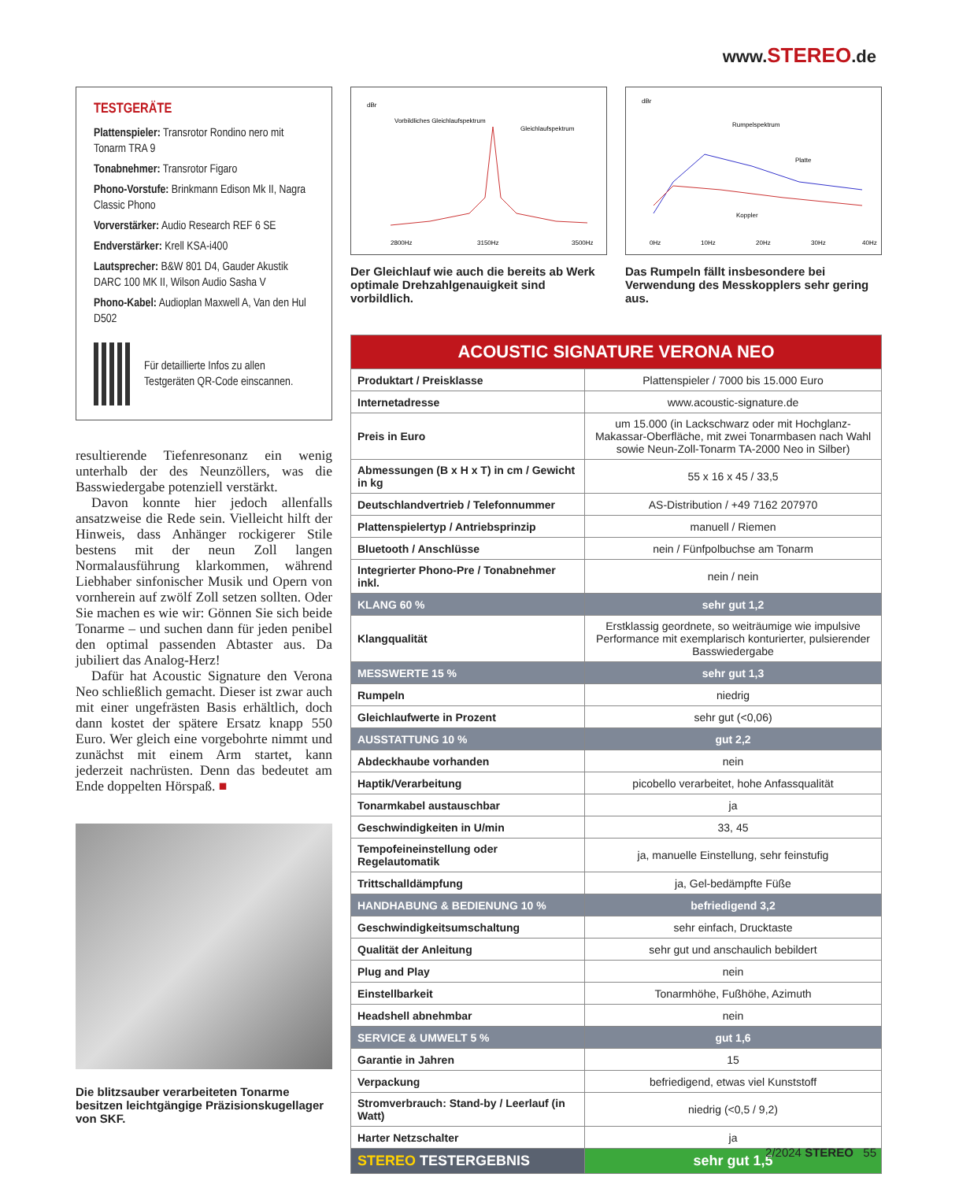www.STEREO.de
TESTGERÄTE
Plattenspieler: Transrotor Rondino nero mit Tonarm TRA 9
Tonabnehmer: Transrotor Figaro
Phono-Vorstufe: Brinkmann Edison Mk II, Nagra Classic Phono
Vorverstärker: Audio Research REF 6 SE
Endverstärker: Krell KSA-i400
Lautsprecher: B&W 801 D4, Gauder Akustik DARC 100 MK II, Wilson Audio Sasha V
Phono-Kabel: Audioplan Maxwell A, Van den Hul D502
Für detaillierte Infos zu allen Testgeräten QR-Code einscannen.
resultierende Tiefenresonanz ein wenig unterhalb der des Neunzöllers, was die Basswiedergabe potenziell verstärkt.
Davon konnte hier jedoch allenfalls ansatzweise die Rede sein. Vielleicht hilft der Hinweis, dass Anhänger rockigerer Stile bestens mit der neun Zoll langen Normalausführung klarkommen, während Liebhaber sinfonischer Musik und Opern von vornherein auf zwölf Zoll setzen sollten. Oder Sie machen es wie wir: Gönnen Sie sich beide Tonarme – und suchen dann für jeden penibel den optimal passenden Abtaster aus. Da jubiliert das Analog-Herz!
Dafür hat Acoustic Signature den Verona Neo schließlich gemacht. Dieser ist zwar auch mit einer ungefrästen Basis erhältlich, doch dann kostet der spätere Ersatz knapp 550 Euro. Wer gleich eine vorgebohrte nimmt und zunächst mit einem Arm startet, kann jederzeit nachrüsten. Denn das bedeutet am Ende doppelten Hörspaß. ■
Die blitzsauber verarbeiteten Tonarme besitzen leichtgängige Präzisionskugellager von SKF.
dBr
Vorbildliches Gleichlaufspektrum
Gleichlaufspektrum
2800Hz
3150Hz
3500Hz
Der Gleichlauf wie auch die bereits ab Werk optimale Drehzahlgenauigkeit sind vorbildlich.
dBr
Rumpelspektrum
Platte
Koppler
0Hz
10Hz
20Hz
30Hz
40Hz
Das Rumpeln fällt insbesondere bei Verwendung des Messkopplers sehr gering aus.
| ACOUSTIC SIGNATURE VERONA NEO | |
| Produktart / Preisklasse | Plattenspieler / 7000 bis 15.000 Euro |
| Internetadresse | www.acoustic-signature.de |
| Preis in Euro | um 15.000 (in Lackschwarz oder mit Hochglanz-Makassar-Oberfläche, mit zwei Tonarmbasen nach Wahl sowie Neun-Zoll-Tonarm TA-2000 Neo in Silber) |
| Abmessungen (B x H x T) in cm / Gewicht in kg | 55 x 16 x 45 / 33,5 |
| Deutschlandvertrieb / Telefonnummer | AS-Distribution / +49 7162 207970 |
| Plattenspielertyp / Antriebsprinzip | manuell / Riemen |
| Bluetooth / Anschlüsse | nein / Fünfpolbuchse am Tonarm |
| Integrierter Phono-Pre / Tonabnehmer inkl. | nein / nein |
| KLANG 60 % | sehr gut 1,2 |
| Klangqualität | Erstklassig geordnete, so weiträumige wie impulsive Performance mit exemplarisch konturierter, pulsierender Basswiedergabe |
| MESSWERTE 15 % | sehr gut 1,3 |
| Rumpeln | niedrig |
| Gleichlaufwerte in Prozent | sehr gut (<0,06) |
| AUSSTATTUNG 10 % | gut 2,2 |
| Abdeckhaube vorhanden | nein |
| Haptik/Verarbeitung | picobello verarbeitet, hohe Anfassqualität |
| Tonarmkabel austauschbar | ja |
| Geschwindigkeiten in U/min | 33, 45 |
| Tempofeineinstellung oder Regelautomatik | ja, manuelle Einstellung, sehr feinstufig |
| Trittschalldämpfung | ja, Gel-bedämpfte Füße |
| HANDHABUNG & BEDIENUNG 10 % | befriedigend 3,2 |
| Geschwindigkeitsumschaltung | sehr einfach, Drucktaste |
| Qualität der Anleitung | sehr gut und anschaulich bebildert |
| Plug and Play | nein |
| Einstellbarkeit | Tonarmhöhe, Fußhöhe, Azimuth |
| Headshell abnehmbar | nein |
| SERVICE & UMWELT 5 % | gut 1,6 |
| Garantie in Jahren | 15 |
| Verpackung | befriedigend, etwas viel Kunststoff |
| Stromverbrauch: Stand-by / Leerlauf (in Watt) | niedrig (<0,5 / 9,2) |
| Harter Netzschalter | ja |
| STEREO TESTERGEBNIS | sehr gut 1,5 |
2/2024 STEREO 55